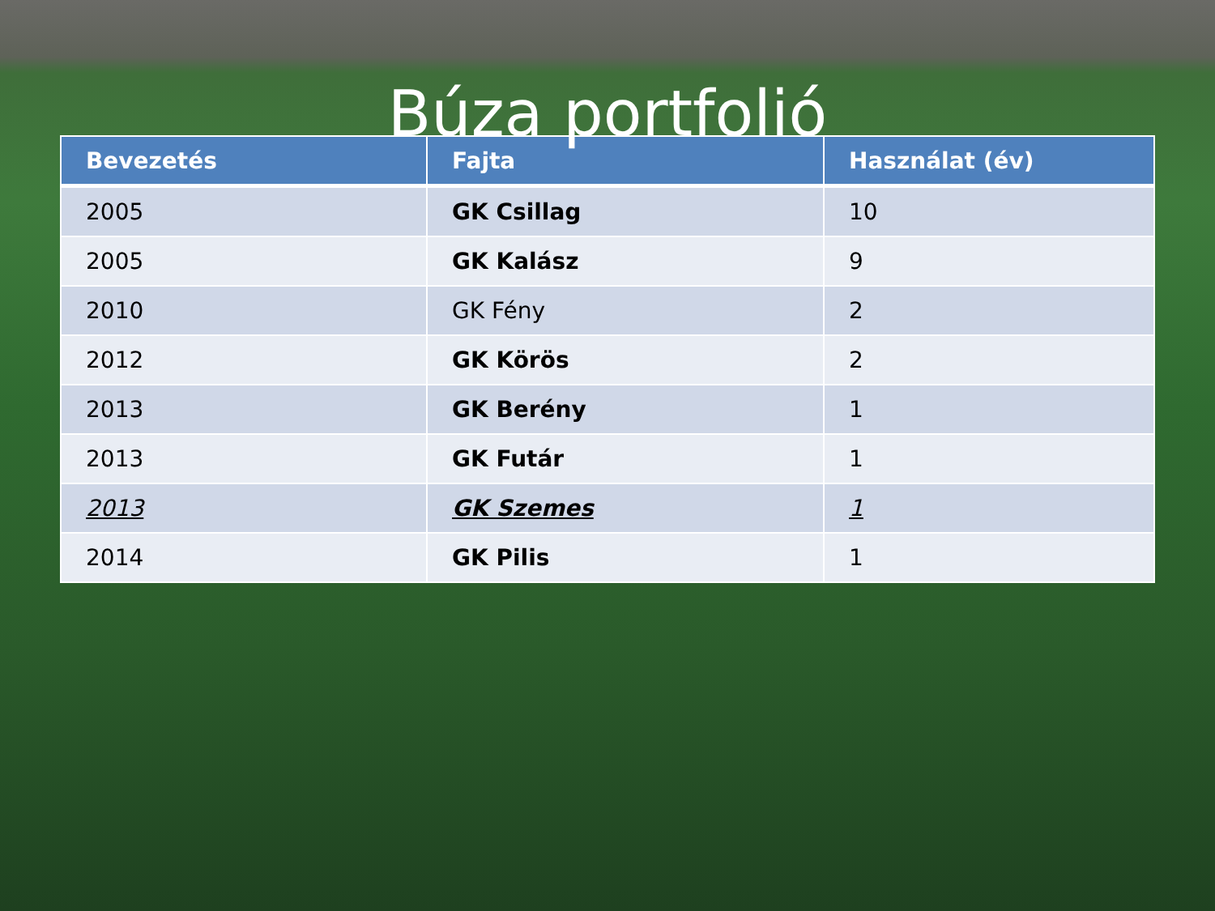Búza portfolió
| Bevezetés | Fajta | Használat (év) |
| --- | --- | --- |
| 2005 | GK Csillag | 10 |
| 2005 | GK Kalász | 9 |
| 2010 | GK Fény | 2 |
| 2012 | GK Körös | 2 |
| 2013 | GK Berény | 1 |
| 2013 | GK Futár | 1 |
| 2013 | GK Szemes | 1 |
| 2014 | GK Pilis | 1 |